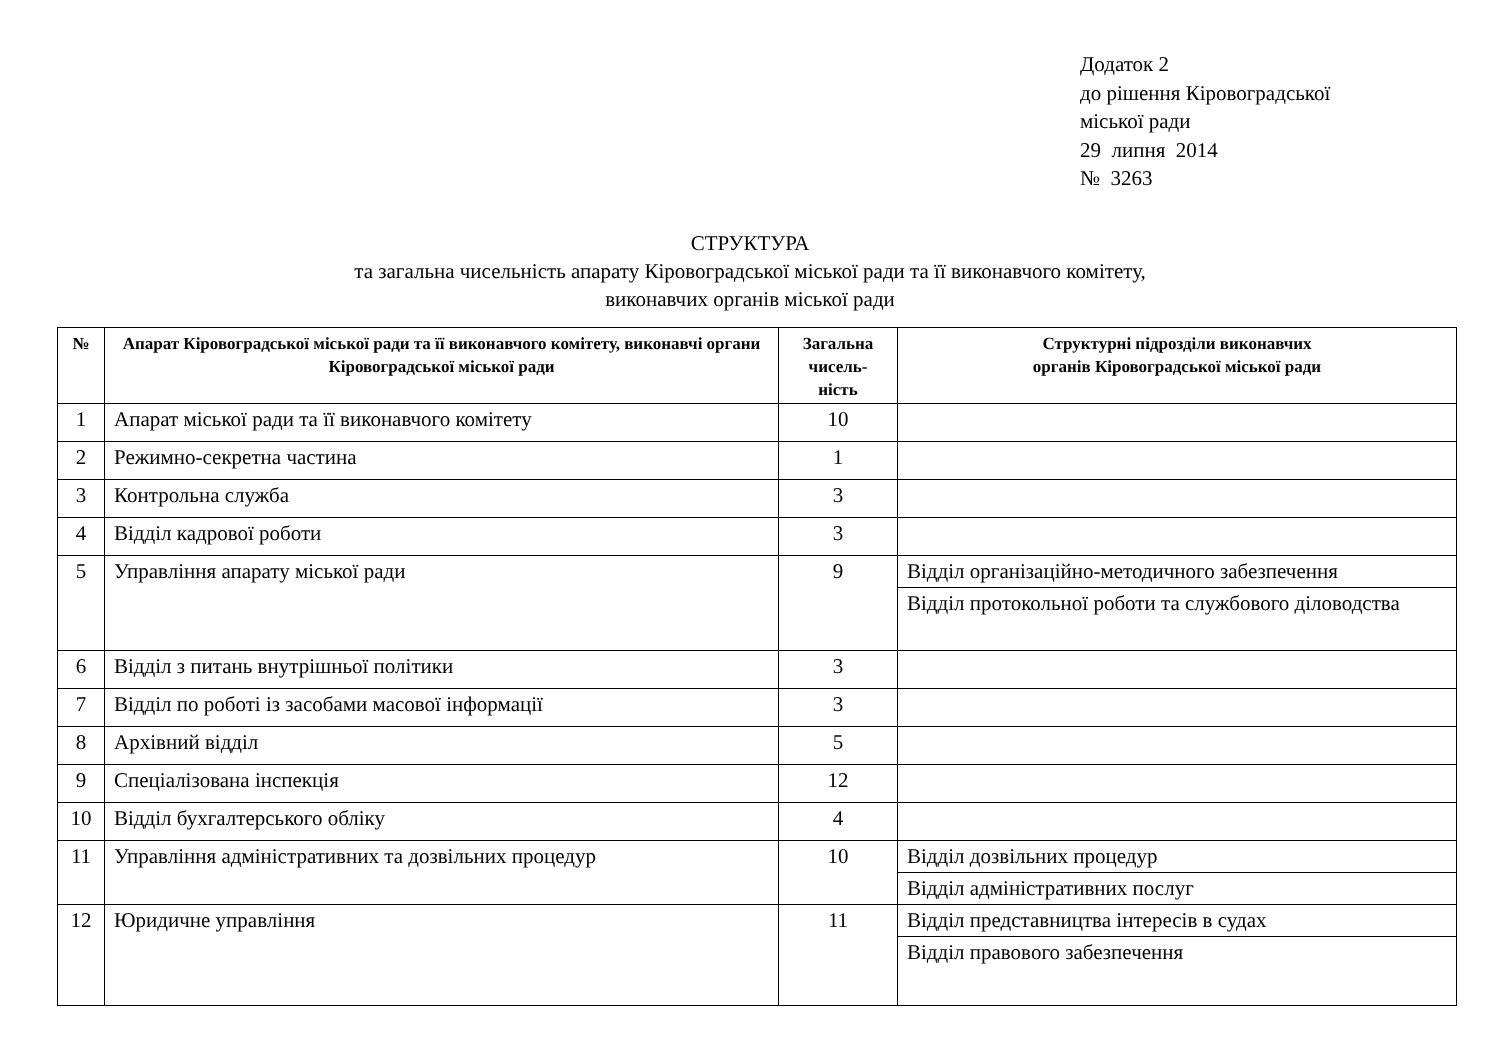Додаток 2
до рішення Кіровоградської
міської ради
29 липня 2014
№ 3263
СТРУКТУРА
та загальна чисельність апарату Кіровоградської міської ради та її виконавчого комітету,
виконавчих органів міської ради
| № | Апарат Кіровоградської міської ради та її виконавчого комітету, виконавчі органи Кіровоградської міської ради | Загальна чисель- ність | Структурні підрозділи виконавчих органів Кіровоградської міської ради |
| --- | --- | --- | --- |
| 1 | Апарат міської ради та її виконавчого комітету | 10 | |
| 2 | Режимно-секретна частина | 1 | |
| 3 | Контрольна служба | 3 | |
| 4 | Відділ кадрової роботи | 3 | |
| 5 | Управління апарату міської ради | 9 | Відділ організаційно-методичного забезпечення Відділ протокольної роботи та службового діловодства |
| 6 | Відділ з питань внутрішньої політики | 3 | |
| 7 | Відділ по роботі із засобами масової інформації | 3 | |
| 8 | Архівний відділ | 5 | |
| 9 | Спеціалізована інспекція | 12 | |
| 10 | Відділ бухгалтерського обліку | 4 | |
| 11 | Управління адміністративних та дозвільних процедур | 10 | Відділ дозвільних процедур Відділ адміністративних послуг |
| 12 | Юридичне управління | 11 | Відділ представництва інтересів в судах Відділ правового забезпечення |